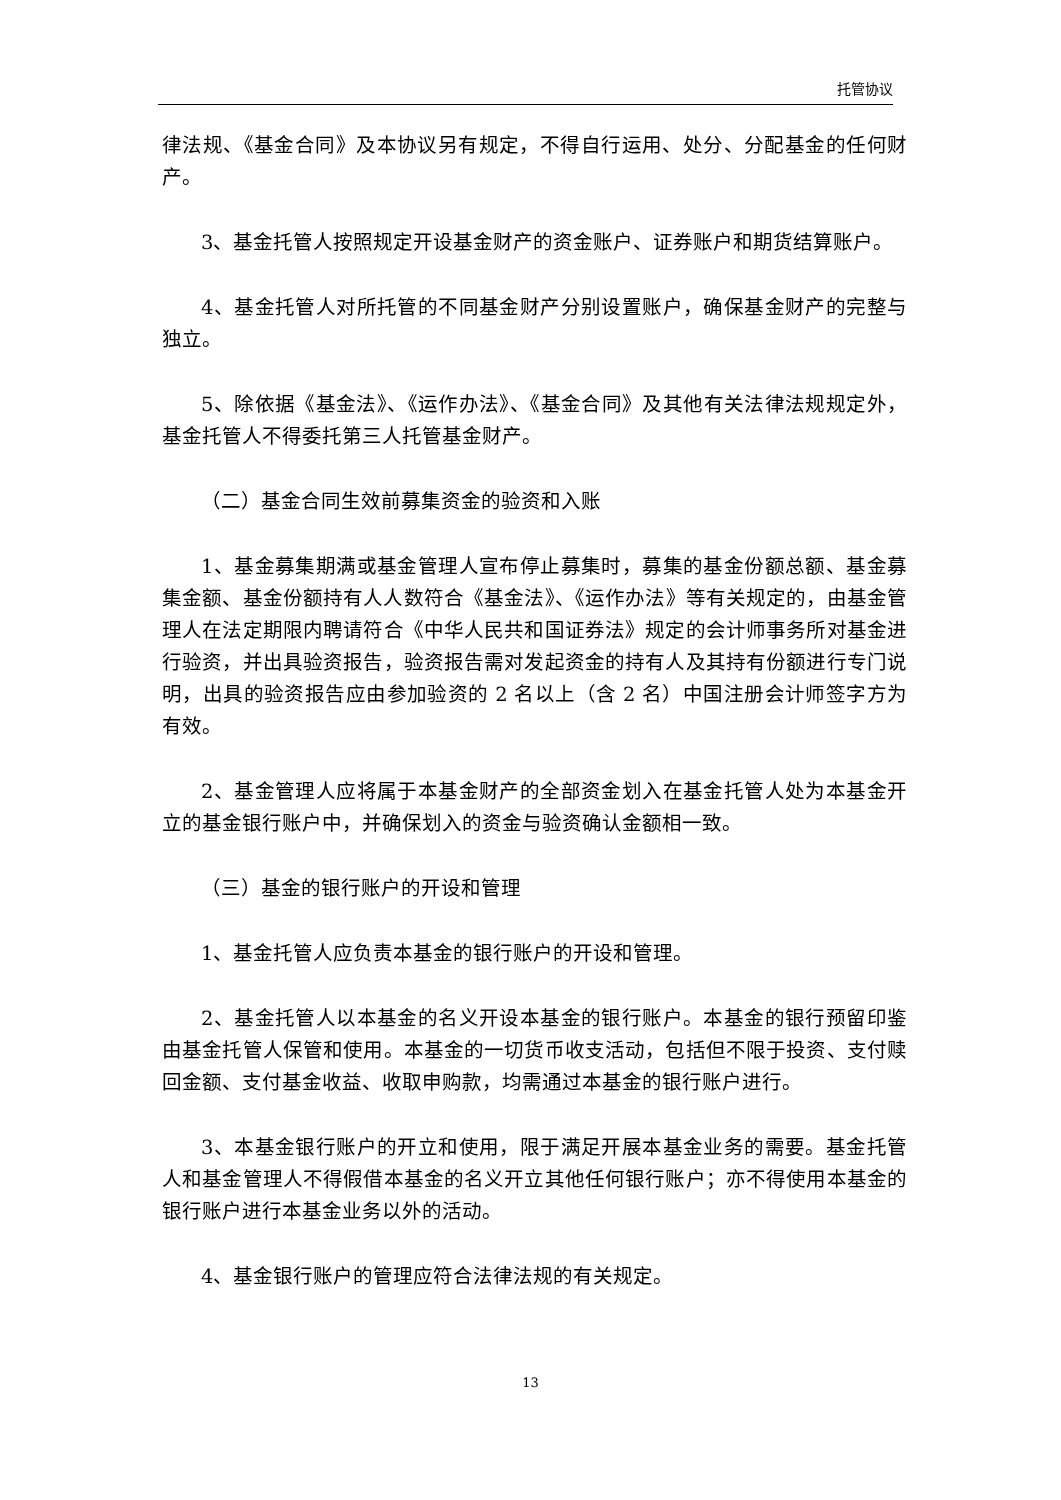托管协议
律法规、《基金合同》及本协议另有规定，不得自行运用、处分、分配基金的任何财产。
3、基金托管人按照规定开设基金财产的资金账户、证券账户和期货结算账户。
4、基金托管人对所托管的不同基金财产分别设置账户，确保基金财产的完整与独立。
5、除依据《基金法》、《运作办法》、《基金合同》及其他有关法律法规规定外，基金托管人不得委托第三人托管基金财产。
（二）基金合同生效前募集资金的验资和入账
1、基金募集期满或基金管理人宣布停止募集时，募集的基金份额总额、基金募集金额、基金份额持有人人数符合《基金法》、《运作办法》等有关规定的，由基金管理人在法定期限内聘请符合《中华人民共和国证券法》规定的会计师事务所对基金进行验资，并出具验资报告，验资报告需对发起资金的持有人及其持有份额进行专门说明，出具的验资报告应由参加验资的 2 名以上（含 2 名）中国注册会计师签字方为有效。
2、基金管理人应将属于本基金财产的全部资金划入在基金托管人处为本基金开立的基金银行账户中，并确保划入的资金与验资确认金额相一致。
（三）基金的银行账户的开设和管理
1、基金托管人应负责本基金的银行账户的开设和管理。
2、基金托管人以本基金的名义开设本基金的银行账户。本基金的银行预留印鉴由基金托管人保管和使用。本基金的一切货币收支活动，包括但不限于投资、支付赎回金额、支付基金收益、收取申购款，均需通过本基金的银行账户进行。
3、本基金银行账户的开立和使用，限于满足开展本基金业务的需要。基金托管人和基金管理人不得假借本基金的名义开立其他任何银行账户；亦不得使用本基金的银行账户进行本基金业务以外的活动。
4、基金银行账户的管理应符合法律法规的有关规定。
13